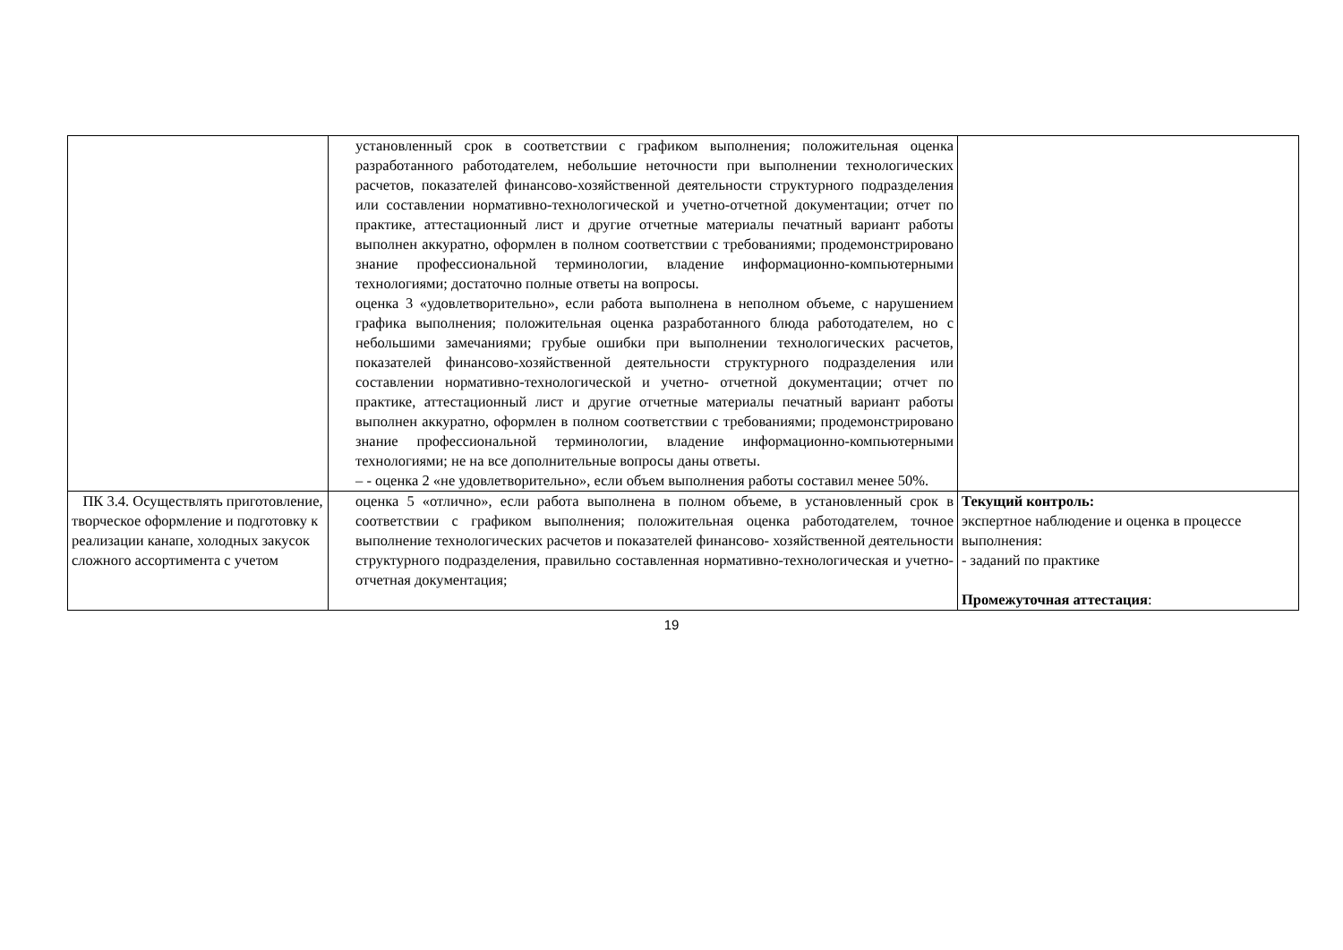| | установленный срок в соответствии с графиком выполнения; положительная оценка разработанного работодателем, небольшие неточности при выполнении технологических расчетов, показателей финансово-хозяйственной деятельности структурного подразделения или составлении нормативно-технологической и учетно-отчетной документации; отчет по практике, аттестационный лист и другие отчетные материалы печатный вариант работы выполнен аккуратно, оформлен в полном соответствии с требованиями; продемонстрировано знание профессиональной терминологии, владение информационно-компьютерными технологиями; достаточно полные ответы на вопросы. оценка 3 «удовлетворительно», если работа выполнена в неполном объеме, с нарушением графика выполнения; положительная оценка разработанного блюда работодателем, но с небольшими замечаниями; грубые ошибки при выполнении технологических расчетов, показателей финансово-хозяйственной деятельности структурного подразделения или составлении нормативно-технологической и учетно- отчетной документации; отчет по практике, аттестационный лист и другие отчетные материалы печатный вариант работы выполнен аккуратно, оформлен в полном соответствии с требованиями; продемонстрировано знание профессиональной терминологии, владение информационно-компьютерными технологиями; не на все дополнительные вопросы даны ответы. – - оценка 2 «не удовлетворительно», если объем выполнения работы составил менее 50%. | |
| ПК 3.4. Осуществлять приготовление, творческое оформление и подготовку к реализации канапе, холодных закусок сложного ассортимента с учетом | оценка 5 «отлично», если работа выполнена в полном объеме, в установленный срок в соответствии с графиком выполнения; положительная оценка работодателем, точное выполнение технологических расчетов и показателей финансово- хозяйственной деятельности структурного подразделения, правильно составленная нормативно-технологическая и учетно-отчетная документация; | Текущий контроль: экспертное наблюдение и оценка в процессе выполнения: - заданий по практике Промежуточная аттестация : |
19